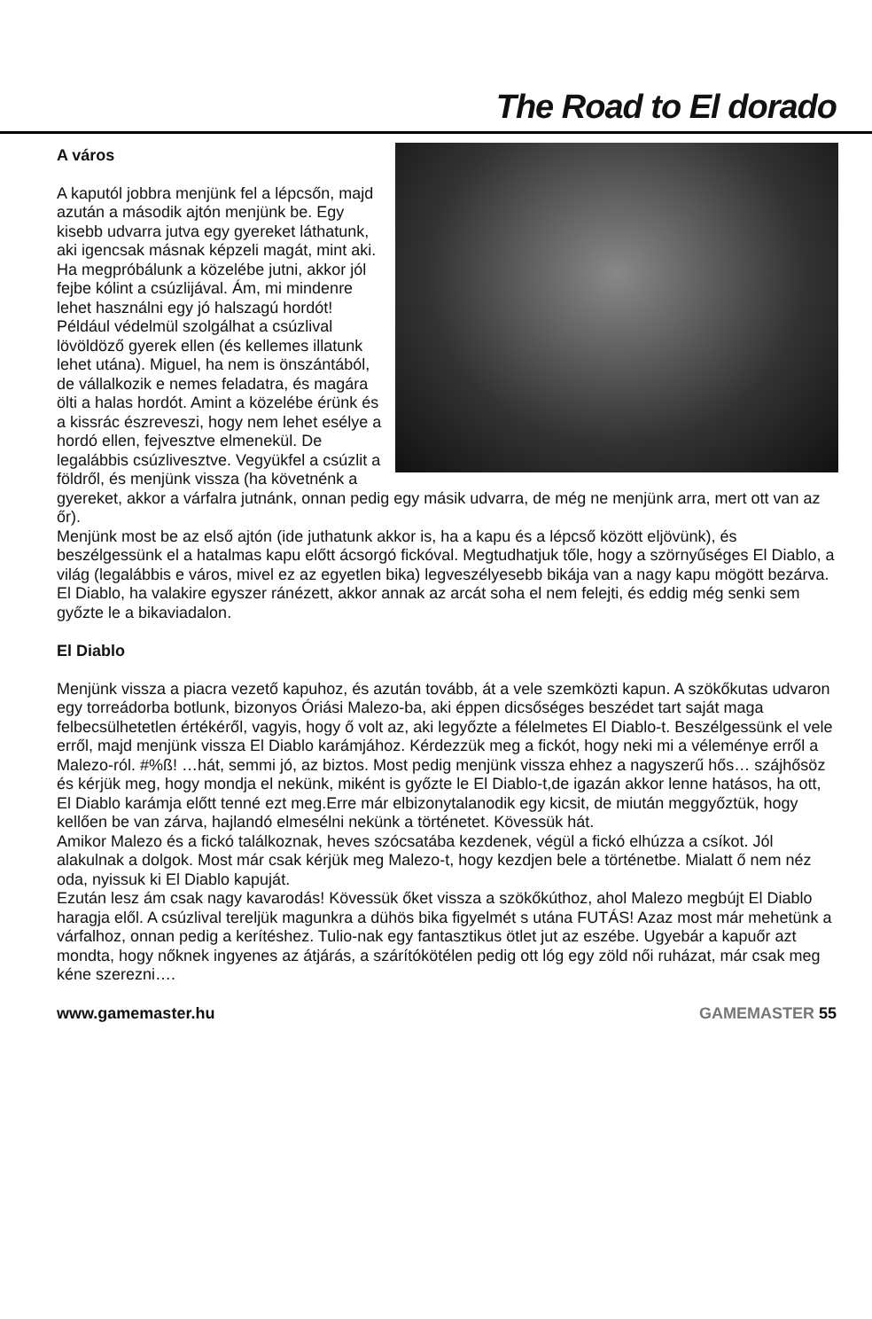The Road to El dorado
A város
A kaputól jobbra menjünk fel a lépcsőn, majd azután a második ajtón menjünk be. Egy kisebb udvarra jutva egy gyereket láthatunk, aki igencsak másnak képzeli magát, mint aki. Ha megpróbálunk a közelébe jutni, akkor jól fejbe kólint a csúzlijával. Ám, mi mindenre lehet használni egy jó halszagú hordót! Például védelmül szolgálhat a csúzlival lövöldöző gyerek ellen (és kellemes illatunk lehet utána). Miguel, ha nem is önszántából, de vállalkozik e nemes feladatra, és magára ölti a halas hordót. Amint a közelébe érünk és a kissrác észreveszi, hogy nem lehet esélye a hordó ellen, fejvesztve elmenekül. De legalábbis csúzlivesztve. Vegyükfel a csúzlit a földről, és menjünk vissza (ha követnénk a gyereket, akkor a várfalra jutnánk, onnan pedig egy másik udvarra, de még ne menjünk arra, mert ott van az őr).
Menjünk most be az első ajtón (ide juthatunk akkor is, ha a kapu és a lépcső között eljövünk), és beszélgessünk el a hatalmas kapu előtt ácsorgó fickóval. Megtudhatjuk tőle, hogy a szörnyűséges El Diablo, a világ (legalábbis e város, mivel ez az egyetlen bika) legveszélyesebb bikája van a nagy kapu mögött bezárva. El Diablo, ha valakire egyszer ránézett, akkor annak az arcát soha el nem felejti, és eddig még senki sem győzte le a bikaviadalon.
El Diablo
Menjünk vissza a piacra vezető kapuhoz, és azután tovább, át a vele szemközti kapun. A szökőkutas udvaron egy torreádorba botlunk, bizonyos Óriási Malezo-ba, aki éppen dicsőséges beszédet tart saját maga felbecsülhetetlen értékéről, vagyis, hogy ő volt az, aki legyőzte a félelmetes El Diablo-t. Beszélgessünk el vele erről, majd menjünk vissza El Diablo karámjához. Kérdezzük meg a fickót, hogy neki mi a véleménye erről a Malezo-ról. #%ß! …hát, semmi jó, az biztos. Most pedig menjünk vissza ehhez a nagyszerű hős… szájhősöz és kérjük meg, hogy mondja el nekünk, miként is győzte le El Diablo-t,de igazán akkor lenne hatásos, ha ott, El Diablo karámja előtt tenné ezt meg.Erre már elbizonytalanodik egy kicsit, de miután meggyőztük, hogy kellően be van zárva, hajlandó elmesélni nekünk a történetet. Kövessük hát.
Amikor Malezo és a fickó találkoznak, heves szócsatába kezdenek, végül a fickó elhúzza a csíkot. Jól alakulnak a dolgok. Most már csak kérjük meg Malezo-t, hogy kezdjen bele a történetbe. Mialatt ő nem néz oda, nyissuk ki El Diablo kapuját.
Ezután lesz ám csak nagy kavarodás! Kövessük őket vissza a szökőkúthoz, ahol Malezo megbújt El Diablo haragja elől. A csúzlival tereljük magunkra a dühös bika figyelmét s utána FUTÁS! Azaz most már mehetünk a várfalhoz, onnan pedig a kerítéshez. Tulio-nak egy fantasztikus ötlet jut az eszébe. Ugyebár a kapuőr azt mondta, hogy nőknek ingyenes az átjárás, a szárítókötélen pedig ott lóg egy zöld női ruházat, már csak meg kéne szerezni….
www.gamemaster.hu GAMEMASTER 55